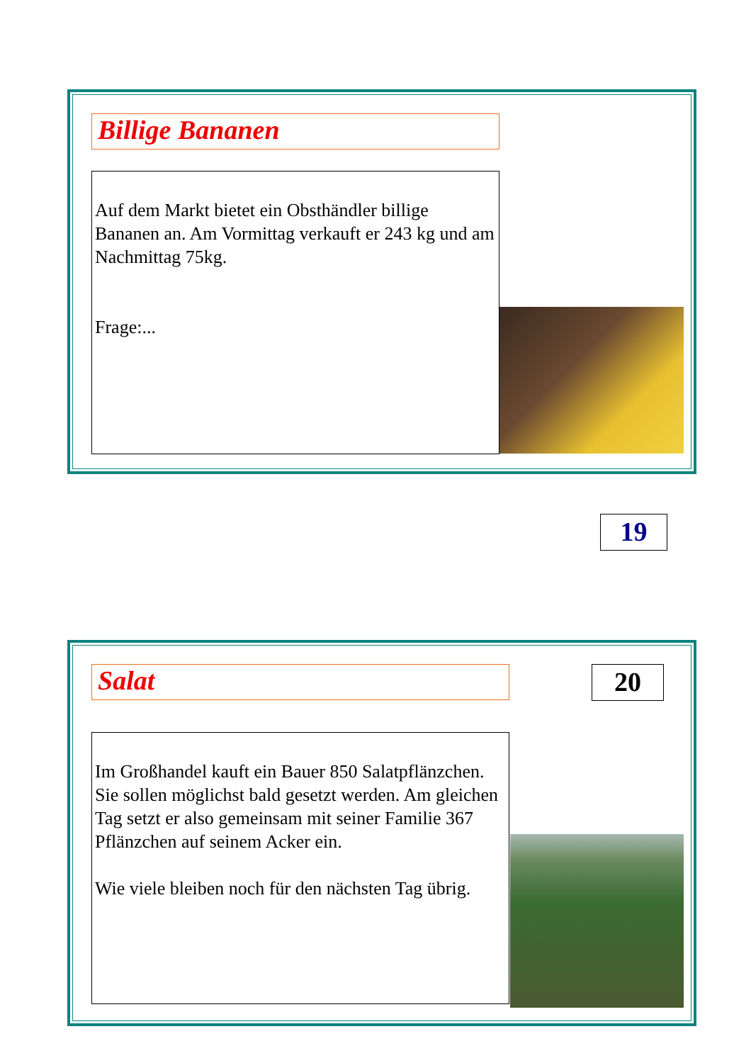Billige Bananen
Auf dem Markt bietet ein Obsthändler billige Bananen an. Am Vormittag verkauft er 243 kg und am Nachmittag 75kg.
Frage:...
19
Salat 20
Im Großhandel kauft ein Bauer 850 Salatpflänzchen. Sie sollen möglichst bald gesetzt werden. Am gleichen Tag setzt er also gemeinsam mit seiner Familie 367 Pflänzchen auf seinem Acker ein.
Wie viele bleiben noch für den nächsten Tag übrig.